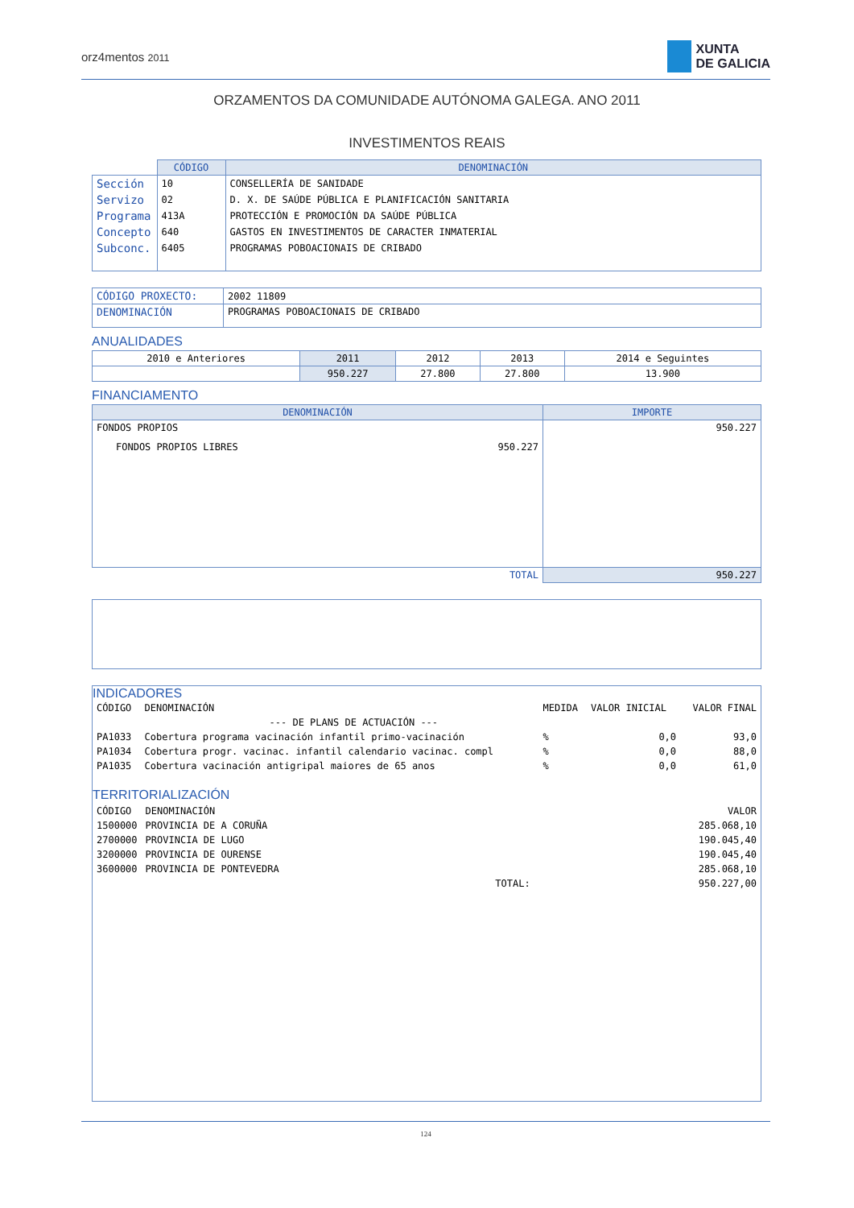orz4mentos 2011
XUNTA
DE GALICIA
ORZAMENTOS DA COMUNIDADE AUTÓNOMA GALEGA. ANO 2011
INVESTIMENTOS REAIS
| | CÓDIGO | DENOMINACIÓN |
| --- | --- | --- |
| Sección | 10 | CONSELLERÍA DE SANIDADE |
| Servizo | 02 | D. X. DE SAÚDE PÚBLICA E PLANIFICACIÓN SANITARIA |
| Programa | 413A | PROTECCIÓN E PROMOCIÓN DA SAÚDE PÚBLICA |
| Concepto | 640 | GASTOS EN INVESTIMENTOS DE CARACTER INMATERIAL |
| Subconc. | 6405 | PROGRAMAS POBOACIONAIS DE CRIBADO |
| CÓDIGO PROXECTO: | 2002 11809 |
| DENOMINACIÓN | PROGRAMAS POBOACIONAIS DE CRIBADO |
ANUALIDADES
| 2010 e Anteriores | 2011 | 2012 | 2013 | 2014 e Seguintes |
| | 950.227 | 27.800 | 27.800 | 13.900 |
FINANCIAMENTO
| DENOMINACIÓN | IMPORTE |
| --- | --- |
| FONDOS PROPIOS | 950.227 |
| FONDOS PROPIOS LIBRES 950.227 | |
| TOTAL | 950.227 |
INDICADORES
| CÓDIGO | DENOMINACIÓN | MEDIDA | VALOR INICIAL | VALOR FINAL |
| | --- DE PLANS DE ACTUACIÓN --- | | | |
| PA1033 | Cobertura programa vacinación infantil primo-vacinación | % | 0,0 | 93,0 |
| PA1034 | Cobertura progr. vacinac. infantil calendario vacinac. compl | % | 0,0 | 88,0 |
| PA1035 | Cobertura vacinación antigripal maiores de 65 anos | % | 0,0 | 61,0 |
TERRITORIALIZACIÓN
| CÓDIGO | DENOMINACIÓN | | VALOR |
| 1500000 | PROVINCIA DE A CORUÑA | | 285.068,10 |
| 2700000 | PROVINCIA DE LUGO | | 190.045,40 |
| 3200000 | PROVINCIA DE OURENSE | | 190.045,40 |
| 3600000 | PROVINCIA DE PONTEVEDRA | | 285.068,10 |
| | | TOTAL: | 950.227,00 |
124